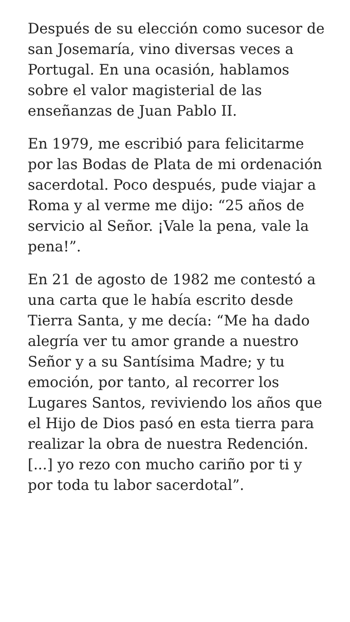Después de su elección como sucesor de san Josemaría, vino diversas veces a Portugal. En una ocasión, hablamos sobre el valor magisterial de las enseñanzas de Juan Pablo II.
En 1979, me escribió para felicitarme por las Bodas de Plata de mi ordenación sacerdotal. Poco después, pude viajar a Roma y al verme me dijo: “25 años de servicio al Señor. ¡Vale la pena, vale la pena!”.
En 21 de agosto de 1982 me contestó a una carta que le había escrito desde Tierra Santa, y me decía: “Me ha dado alegría ver tu amor grande a nuestro Señor y a su Santísima Madre; y tu emoción, por tanto, al recorrer los Lugares Santos, reviviendo los años que el Hijo de Dios pasó en esta tierra para realizar la obra de nuestra Redención. [...] yo rezo con mucho cariño por ti y por toda tu labor sacerdotal”.